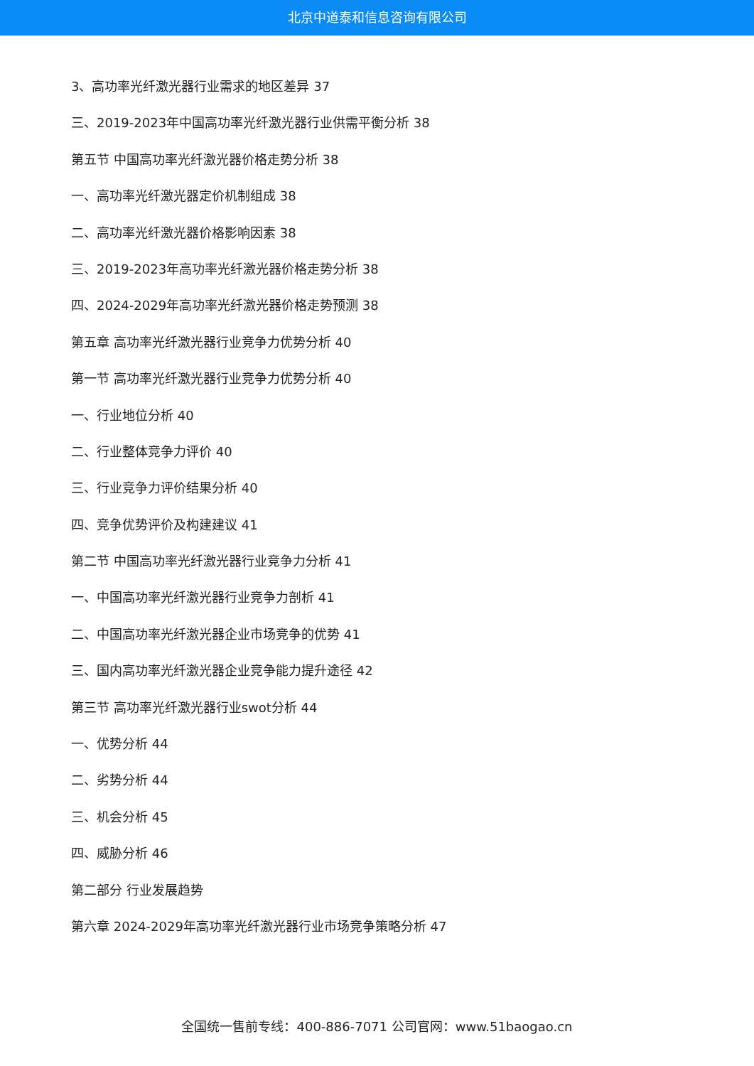北京中道泰和信息咨询有限公司
3、高功率光纤激光器行业需求的地区差异 37
三、2019-2023年中国高功率光纤激光器行业供需平衡分析 38
第五节 中国高功率光纤激光器价格走势分析 38
一、高功率光纤激光器定价机制组成 38
二、高功率光纤激光器价格影响因素 38
三、2019-2023年高功率光纤激光器价格走势分析 38
四、2024-2029年高功率光纤激光器价格走势预测 38
第五章 高功率光纤激光器行业竞争力优势分析 40
第一节 高功率光纤激光器行业竞争力优势分析 40
一、行业地位分析 40
二、行业整体竞争力评价 40
三、行业竞争力评价结果分析 40
四、竞争优势评价及构建建议 41
第二节 中国高功率光纤激光器行业竞争力分析 41
一、中国高功率光纤激光器行业竞争力剖析 41
二、中国高功率光纤激光器企业市场竞争的优势 41
三、国内高功率光纤激光器企业竞争能力提升途径 42
第三节 高功率光纤激光器行业swot分析 44
一、优势分析 44
二、劣势分析 44
三、机会分析 45
四、威胁分析 46
第二部分 行业发展趋势
第六章 2024-2029年高功率光纤激光器行业市场竞争策略分析 47
全国统一售前专线：400-886-7071 公司官网：www.51baogao.cn